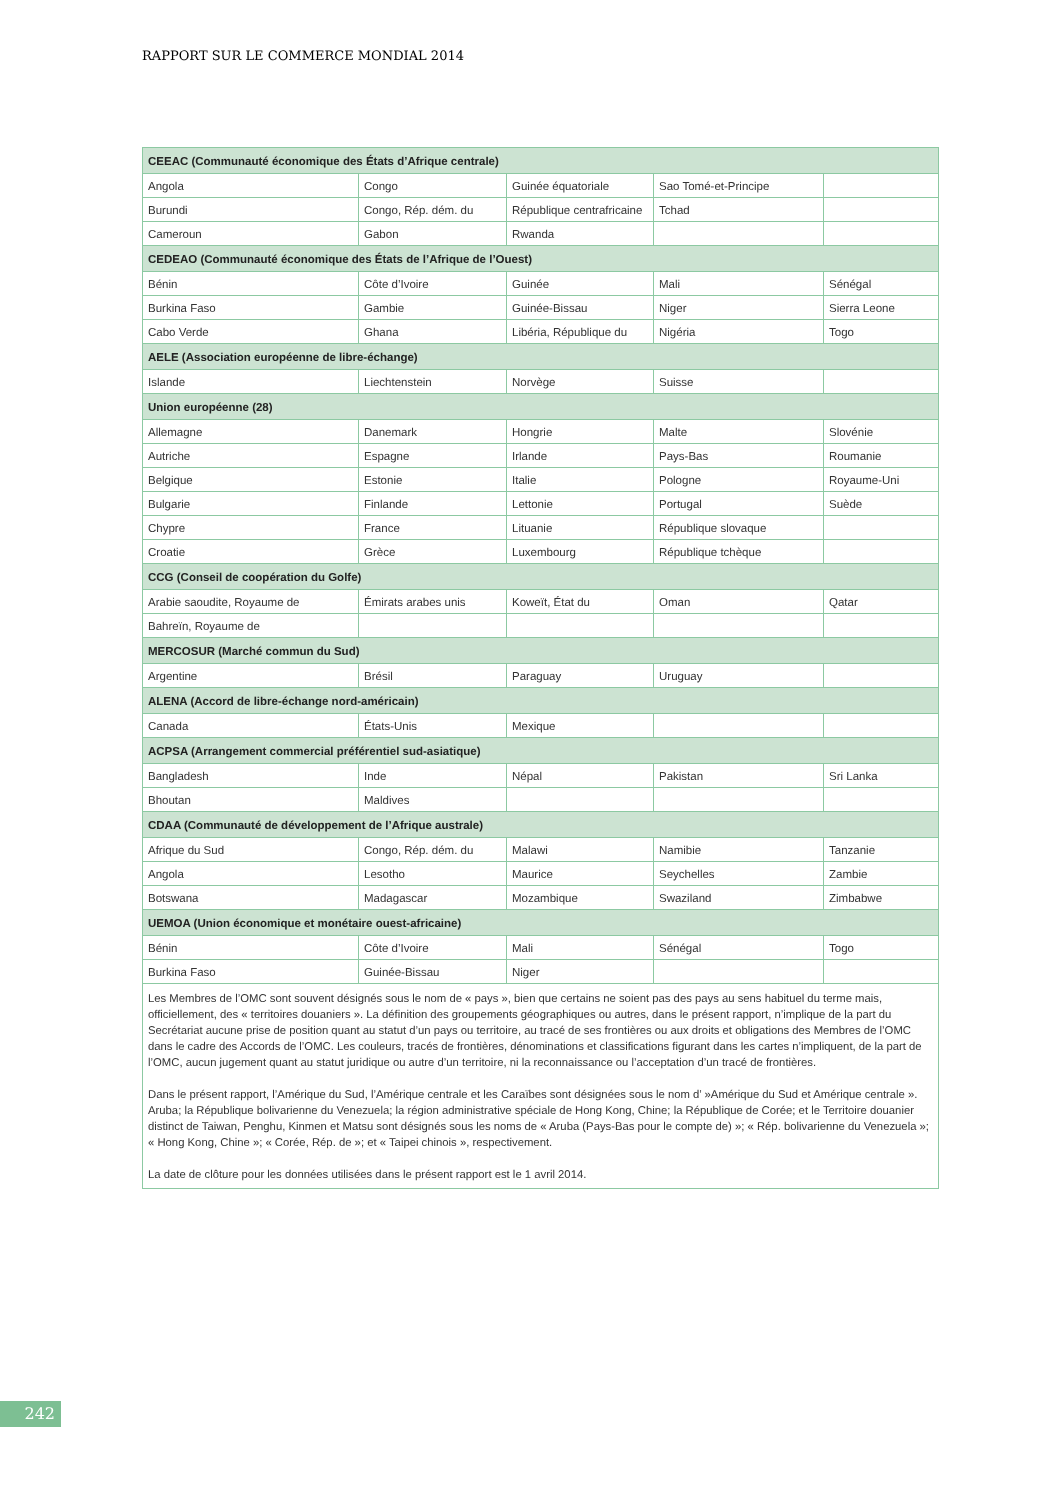RAPPORT SUR LE COMMERCE MONDIAL 2014
| CEEAC (Communauté économique des États d’Afrique centrale) | | | | |
| Angola | Congo | Guinée équatoriale | Sao Tomé-et-Principe | |
| Burundi | Congo, Rép. dém. du | République centrafricaine | Tchad | |
| Cameroun | Gabon | Rwanda | | |
| CEDEAO (Communauté économique des États de l’Afrique de l’Ouest) | | | | |
| Bénin | Côte d’Ivoire | Guinée | Mali | Sénégal |
| Burkina Faso | Gambie | Guinée-Bissau | Niger | Sierra Leone |
| Cabo Verde | Ghana | Libéria, République du | Nigéria | Togo |
| AELE (Association européenne de libre-échange) | | | | |
| Islande | Liechtenstein | Norvège | Suisse | |
| Union européenne (28) | | | | |
| Allemagne | Danemark | Hongrie | Malte | Slovénie |
| Autriche | Espagne | Irlande | Pays-Bas | Roumanie |
| Belgique | Estonie | Italie | Pologne | Royaume-Uni |
| Bulgarie | Finlande | Lettonie | Portugal | Suède |
| Chypre | France | Lituanie | République slovaque | |
| Croatie | Grèce | Luxembourg | République tchèque | |
| CCG (Conseil de coopération du Golfe) | | | | |
| Arabie saoudite, Royaume de | Émirats arabes unis | Koweït, État du | Oman | Qatar |
| Bahreïn, Royaume de | | | | |
| MERCOSUR (Marché commun du Sud) | | | | |
| Argentine | Brésil | Paraguay | Uruguay | |
| ALENA (Accord de libre-échange nord-américain) | | | | |
| Canada | États-Unis | Mexique | | |
| ACPSA (Arrangement commercial préférentiel sud-asiatique) | | | | |
| Bangladesh | Inde | Népal | Pakistan | Sri Lanka |
| Bhoutan | Maldives | | | |
| CDAA (Communauté de développement de l’Afrique australe) | | | | |
| Afrique du Sud | Congo, Rép. dém. du | Malawi | Namibie | Tanzanie |
| Angola | Lesotho | Maurice | Seychelles | Zambie |
| Botswana | Madagascar | Mozambique | Swaziland | Zimbabwe |
| UEMOA (Union économique et monétaire ouest-africaine) | | | | |
| Bénin | Côte d’Ivoire | Mali | Sénégal | Togo |
| Burkina Faso | Guinée-Bissau | Niger | | |
| Les Membres de l’OMC sont souvent désignés sous le nom de « pays », bien que certains ne soient pas des pays au sens habituel du terme mais, officiellement, des « territoires douaniers ». La définition des groupements géographiques ou autres, dans le présent rapport, n’implique de la part du Secrétariat aucune prise de position quant au statut d’un pays ou territoire, au tracé de ses frontières ou aux droits et obligations des Membres de l’OMC dans le cadre des Accords de l’OMC. Les couleurs, tracés de frontières, dénominations et classifications figurant dans les cartes n’impliquent, de la part de l’OMC, aucun jugement quant au statut juridique ou autre d’un territoire, ni la reconnaissance ou l’acceptation d’un tracé de frontières. Dans le présent rapport, l’Amérique du Sud, l’Amérique centrale et les Caraïbes sont désignées sous le nom d’ »Amérique du Sud et Amérique centrale ». Aruba; la République bolivarienne du Venezuela; la région administrative spéciale de Hong Kong, Chine; la République de Corée; et le Territoire douanier distinct de Taiwan, Penghu, Kinmen et Matsu sont désignés sous les noms de « Aruba (Pays-Bas pour le compte de) »; « Rép. bolivarienne du Venezuela »; « Hong Kong, Chine »; « Corée, Rép. de »; et « Taipei chinois », respectivement. La date de clôture pour les données utilisées dans le présent rapport est le 1 avril 2014. | | | | |
242